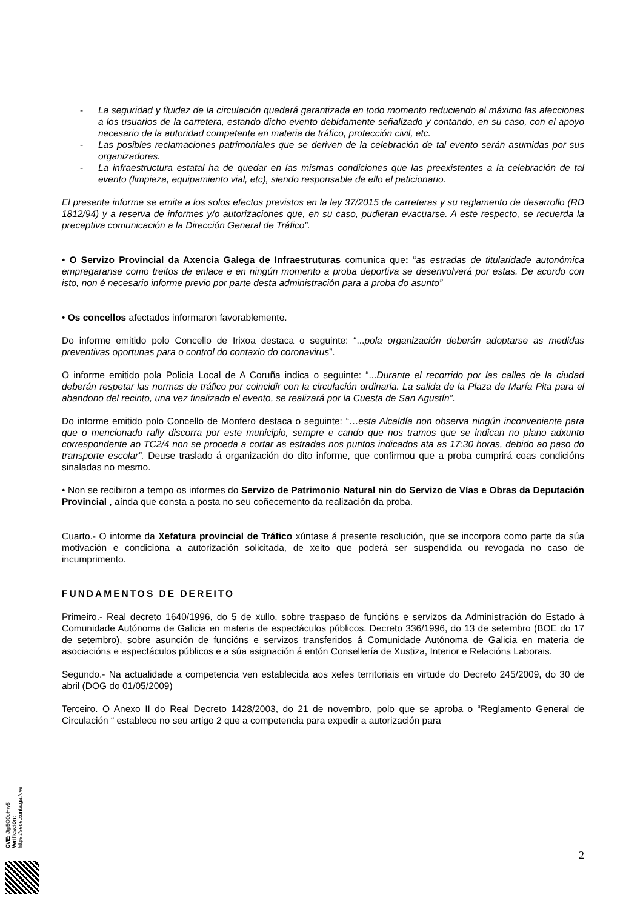- La seguridad y fluidez de la circulación quedará garantizada en todo momento reduciendo al máximo las afecciones a los usuarios de la carretera, estando dicho evento debidamente señalizado y contando, en su caso, con el apoyo necesario de la autoridad competente en materia de tráfico, protección civil, etc.
- Las posibles reclamaciones patrimoniales que se deriven de la celebración de tal evento serán asumidas por sus organizadores.
- La infraestructura estatal ha de quedar en las mismas condiciones que las preexistentes a la celebración de tal evento (limpieza, equipamiento vial, etc), siendo responsable de ello el peticionario.
El presente informe se emite a los solos efectos previstos en la ley 37/2015 de carreteras y su reglamento de desarrollo (RD 1812/94) y a reserva de informes y/o autorizaciones que, en su caso, pudieran evacuarse. A este respecto, se recuerda la preceptiva comunicación a la Dirección General de Tráfico”.
• O Servizo Provincial da Axencia Galega de Infraestruturas comunica que: “as estradas de titularidade autonómica empregaranse como treitos de enlace e en ningún momento a proba deportiva se desenvolverá por estas. De acordo con isto, non é necesario informe previo por parte desta administración para a proba do asunto”
• Os concellos afectados informaron favorablemente.
Do informe emitido polo Concello de Irixoa destaca o seguinte: “...pola organización deberán adoptarse as medidas preventivas oportunas para o control do contaxio do coronavirus”.
O informe emitido pola Policía Local de A Coruña indica o seguinte: “...Durante el recorrido por las calles de la ciudad deberán respetar las normas de tráfico por coincidir con la circulación ordinaria. La salida de la Plaza de María Pita para el abandono del recinto, una vez finalizado el evento, se realizará por la Cuesta de San Agustín”.
Do informe emitido polo Concello de Monfero destaca o seguinte: “…esta Alcaldía non observa ningún inconveniente para que o mencionado rally discorra por este municipio, sempre e cando que nos tramos que se indican no plano adxunto correspondente ao TC2/4 non se proceda a cortar as estradas nos puntos indicados ata as 17:30 horas, debido ao paso do transporte escolar”. Deuse traslado á organización do dito informe, que confirmou que a proba cumprirá coas condicións sinaladas no mesmo.
• Non se recibiron a tempo os informes do Servizo de Patrimonio Natural nin do Servizo de Vías e Obras da Deputación Provincial , aínda que consta a posta no seu coñecemento da realización da proba.
Cuarto.- O informe da Xefatura provincial de Tráfico xúntase á presente resolución, que se incorpora como parte da súa motivación e condiciona a autorización solicitada, de xeito que poderá ser suspendida ou revogada no caso de incumprimento.
FUNDAMENTOS DE DEREITO
Primeiro.- Real decreto 1640/1996, do 5 de xullo, sobre traspaso de funcións e servizos da Administración do Estado á Comunidade Autónoma de Galicia en materia de espectáculos públicos. Decreto 336/1996, do 13 de setembro (BOE do 17 de setembro), sobre asunción de funcións e servizos transferidos á Comunidade Autónoma de Galicia en materia de asociacións e espectáculos públicos e a súa asignación á entón Consellería de Xustiza, Interior e Relacións Laborais.
Segundo.- Na actualidade a competencia ven establecida aos xefes territoriais en virtude do Decreto 245/2009, do 30 de abril (DOG do 01/05/2009)
Terceiro. O Anexo II do Real Decreto 1428/2003, do 21 de novembro, polo que se aproba o “Reglamento General de Circulación “ establece no seu artigo 2 que a competencia para expedir a autorización para
CVE: Jtp5O0oHw5
Verificación: https://sede.xunta.gal/cve
2